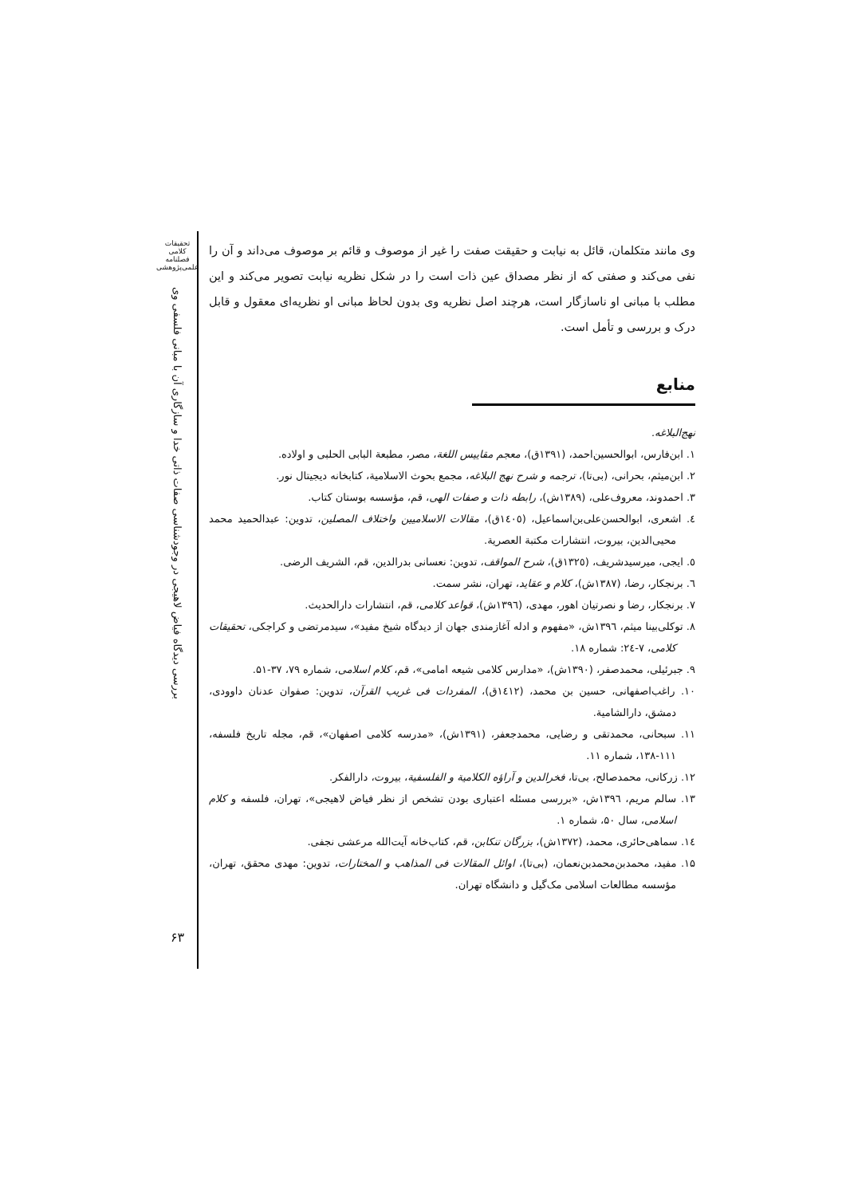تحقیقات کلامی
فصلنامه
علمی‌پژوهشی
بررسی دیدگاه فیاض لاهیجی در وجودشناسی صفات ذاتی خدا و سازگاری آن با مبانی فلسفی وی
۶۳
وی مانند متکلمان، قائل به نیابت و حقیقت صفت را غیر از موصوف و قائم بر موصوف می‌داند و آن را نفی می‌کند و صفتی که از نظر مصداق عین ذات است را در شکل نظریه نیابت تصویر می‌کند و این مطلب با مبانی او ناسازگار است، هرچند اصل نظریه وی بدون لحاظ مبانی او نظریه‌ای معقول و قابل درک و بررسی و تأمل است.
منابع
نهج‌البلاغه.
۱. ابن‌فارس، ابوالحسین‌احمد، (۱۳۹۱ق)، معجم مقاییس اللغة، مصر، مطبعة البابی الحلبی و اولاده.
۲. ابن‌میثم، بحرانی، (بی‌تا)، ترجمه و شرح نهج البلاغه، مجمع بحوث الاسلامیة، کتابخانه دیجیتال نور.
۳. احمدوند، معروف‌علی، (۱۳۸۹ش)، رابطه ذات و صفات الهی، قم، مؤسسه بوستان کتاب.
٤. اشعری، ابوالحسن‌علی‌بن‌اسماعیل، (١٤٠٥ق)، مقالات الاسلامیین واختلاف المصلین، تدوین: عبدالحمید محمد محیی‌الدین، بیروت، انتشارات مکتبة العصریة.
٥. ایجی، میرسیدشریف، (١٣٢٥ق)، شرح المواقف، تدوین: نعسانی بدرالدین، قم، الشریف الرضی.
٦. برنجکار، رضا، (١٣٨٧ش)، کلام و عقاید، تهران، نشر سمت.
۷. برنجکار، رضا و نصرتیان اهور، مهدی، (١٣٩٦ش)، قواعد کلامی، قم، انتشارات دارالحدیث.
۸. توکلی‌بینا میثم، ١٣٩٦ش، «مفهوم و ادله آغازمندی جهان از دیدگاه شیخ مفید»، سیدمرتضی و کراجکی، تحقیقات کلامی، ۷-٢٤: شماره ۱۸.
۹. جبرئیلی، محمدصفر، (۱۳۹۰ش)، «مدارس کلامی شیعه امامی»، قم، کلام اسلامی، شماره ۷۹، ۳۷-۵۱.
۱۰. راغب‌اصفهانی، حسین بن محمد، (١٤١٢ق)، المفردات فی غریب القرآن، تدوین: صفوان عدنان داوودی، دمشق، دارالشامیة.
۱۱. سبحانی، محمدتقی و رضایی، محمدجعفر، (۱۳۹۱ش)، «مدرسه کلامی اصفهان»، قم، مجله تاریخ فلسفه، ۱۱۱-۱۳۸، شماره ۱۱.
۱۲. زرکانی، محمدصالح، بی‌تا، فخرالدین و آراؤه الکلامیة و الفلسفیة، بیروت، دارالفکر.
۱۳. سالم مریم، ١٣٩٦ش، «بررسی مسئله اعتباری بودن تشخص از نظر فیاض لاهیجی»، تهران، فلسفه و کلام اسلامی، سال ۵۰، شماره ۱.
١٤. سماهی‌حائری، محمد، (۱۳۷۲ش)، بزرگان تنکابن، قم، کتاب‌خانه آیت‌الله مرعشی نجفی.
۱۵. مفید، محمدبن‌محمدبن‌نعمان، (بی‌تا)، اوائل المقالات فی المذاهب و المختارات، تدوین: مهدی محقق، تهران، مؤسسه مطالعات اسلامی مک‌گیل و دانشگاه تهران.